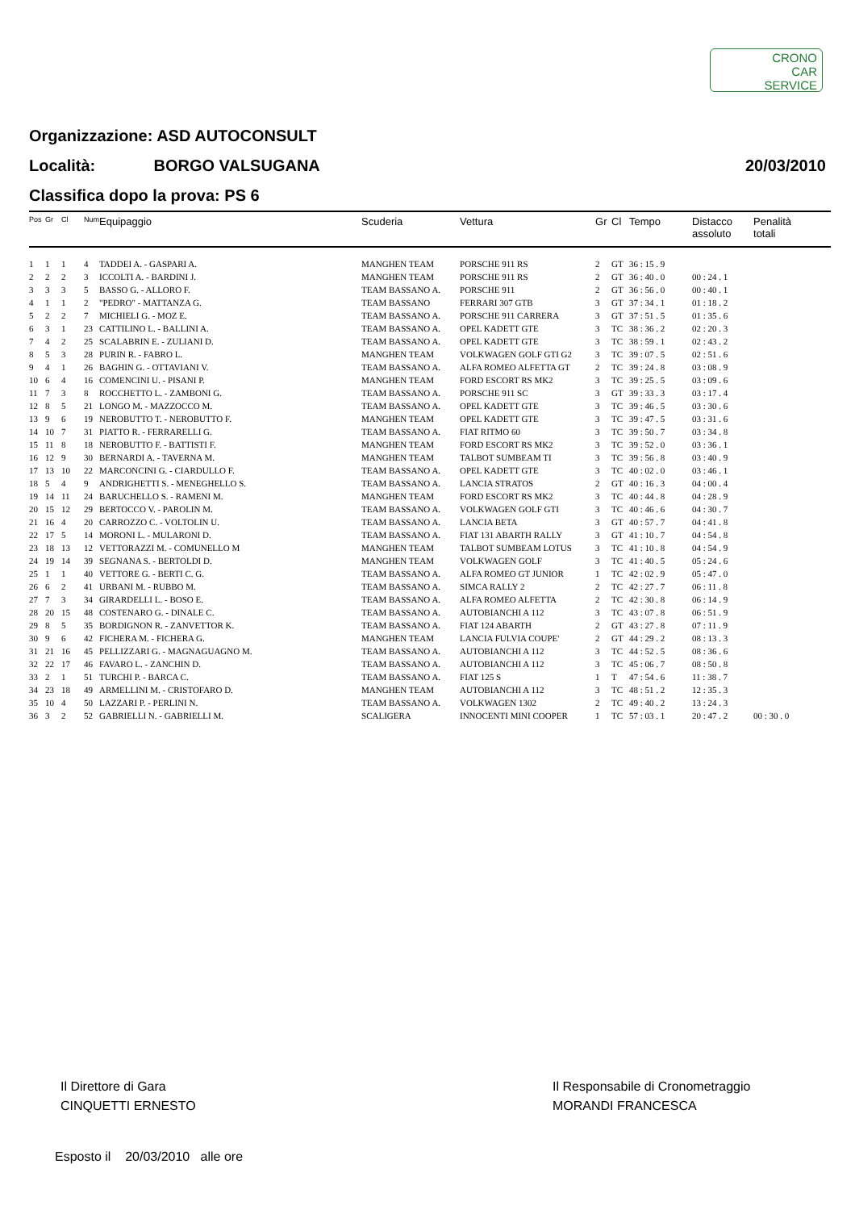CRONO
CAR
SERVICE
Organizzazione: ASD AUTOCONSULT
20/03/2010 Località: BORGO VALSUGANA
Classifica dopo la prova: PS 6
| Pos | Gr | Cl | Num | Equipaggio | Scuderia | Vettura | Gr | Cl | Tempo | Distacco assoluto | Penalità totali |
| --- | --- | --- | --- | --- | --- | --- | --- | --- | --- | --- | --- |
| 1 | 1 | 1 | 4 | TADDEI A. - GASPARI A. | MANGHEN TEAM | PORSCHE 911 RS | 2 | GT | 36 : 15 . 9 | | |
| 2 | 2 | 2 | 3 | ICCOLTI A. - BARDINI J. | MANGHEN TEAM | PORSCHE 911 RS | 2 | GT | 36 : 40 . 0 | 00 : 24 . 1 | |
| 3 | 3 | 3 | 5 | BASSO G. - ALLORO F. | TEAM BASSANO A. | PORSCHE 911 | 2 | GT | 36 : 56 . 0 | 00 : 40 . 1 | |
| 4 | 1 | 1 | 2 | "PEDRO" - MATTANZA G. | TEAM BASSANO | FERRARI 307 GTB | 3 | GT | 37 : 34 . 1 | 01 : 18 . 2 | |
| 5 | 2 | 2 | 7 | MICHIELI G. - MOZ E. | TEAM BASSANO A. | PORSCHE 911 CARRERA | 3 | GT | 37 : 51 . 5 | 01 : 35 . 6 | |
| 6 | 3 | 1 | 23 | CATTILINO L. - BALLINI A. | TEAM BASSANO A. | OPEL KADETT GTE | 3 | TC | 38 : 36 . 2 | 02 : 20 . 3 | |
| 7 | 4 | 2 | 25 | SCALABRIN E. - ZULIANI D. | TEAM BASSANO A. | OPEL KADETT GTE | 3 | TC | 38 : 59 . 1 | 02 : 43 . 2 | |
| 8 | 5 | 3 | 28 | PURIN R. - FABRO L. | MANGHEN TEAM | VOLKWAGEN GOLF GTI G2 | 3 | TC | 39 : 07 . 5 | 02 : 51 . 6 | |
| 9 | 4 | 1 | 26 | BAGHIN G. - OTTAVIANI V. | TEAM BASSANO A. | ALFA ROMEO ALFETTA GT | 2 | TC | 39 : 24 . 8 | 03 : 08 . 9 | |
| 10 | 6 | 4 | 16 | COMENCINI U. - PISANI P. | MANGHEN TEAM | FORD ESCORT RS MK2 | 3 | TC | 39 : 25 . 5 | 03 : 09 . 6 | |
| 11 | 7 | 3 | 8 | ROCCHETTO L. - ZAMBONI G. | TEAM BASSANO A. | PORSCHE 911 SC | 3 | GT | 39 : 33 . 3 | 03 : 17 . 4 | |
| 12 | 8 | 5 | 21 | LONGO M. - MAZZOCCO M. | TEAM BASSANO A. | OPEL KADETT GTE | 3 | TC | 39 : 46 . 5 | 03 : 30 . 6 | |
| 13 | 9 | 6 | 19 | NEROBUTTO T. - NEROBUTTO F. | MANGHEN TEAM | OPEL KADETT GTE | 3 | TC | 39 : 47 . 5 | 03 : 31 . 6 | |
| 14 | 10 | 7 | 31 | PIATTO R. - FERRARELLI G. | TEAM BASSANO A. | FIAT RITMO 60 | 3 | TC | 39 : 50 . 7 | 03 : 34 . 8 | |
| 15 | 11 | 8 | 18 | NEROBUTTO F. - BATTISTI F. | MANGHEN TEAM | FORD ESCORT RS MK2 | 3 | TC | 39 : 52 . 0 | 03 : 36 . 1 | |
| 16 | 12 | 9 | 30 | BERNARDI A. - TAVERNA M. | MANGHEN TEAM | TALBOT SUMBEAM TI | 3 | TC | 39 : 56 . 8 | 03 : 40 . 9 | |
| 17 | 13 | 10 | 22 | MARCONCINI G. - CIARDULLO F. | TEAM BASSANO A. | OPEL KADETT GTE | 3 | TC | 40 : 02 . 0 | 03 : 46 . 1 | |
| 18 | 5 | 4 | 9 | ANDRIGHETTI S. - MENEGHELLO S. | TEAM BASSANO A. | LANCIA STRATOS | 2 | GT | 40 : 16 . 3 | 04 : 00 . 4 | |
| 19 | 14 | 11 | 24 | BARUCHELLO S. - RAMENI M. | MANGHEN TEAM | FORD ESCORT RS MK2 | 3 | TC | 40 : 44 . 8 | 04 : 28 . 9 | |
| 20 | 15 | 12 | 29 | BERTOCCO V. - PAROLIN M. | TEAM BASSANO A. | VOLKWAGEN GOLF GTI | 3 | TC | 40 : 46 . 6 | 04 : 30 . 7 | |
| 21 | 16 | 4 | 20 | CARROZZO C. - VOLTOLIN U. | TEAM BASSANO A. | LANCIA BETA | 3 | GT | 40 : 57 . 7 | 04 : 41 . 8 | |
| 22 | 17 | 5 | 14 | MORONI L. - MULARONI D. | TEAM BASSANO A. | FIAT 131 ABARTH RALLY | 3 | GT | 41 : 10 . 7 | 04 : 54 . 8 | |
| 23 | 18 | 13 | 12 | VETTORAZZI M. - COMUNELLO M | MANGHEN TEAM | TALBOT SUMBEAM LOTUS | 3 | TC | 41 : 10 . 8 | 04 : 54 . 9 | |
| 24 | 19 | 14 | 39 | SEGNANA S. - BERTOLDI D. | MANGHEN TEAM | VOLKWAGEN GOLF | 3 | TC | 41 : 40 . 5 | 05 : 24 . 6 | |
| 25 | 1 | 1 | 40 | VETTORE G. - BERTI C. G. | TEAM BASSANO A. | ALFA ROMEO GT JUNIOR | 1 | TC | 42 : 02 . 9 | 05 : 47 . 0 | |
| 26 | 6 | 2 | 41 | URBANI M. - RUBBO M. | TEAM BASSANO A. | SIMCA RALLY 2 | 2 | TC | 42 : 27 . 7 | 06 : 11 . 8 | |
| 27 | 7 | 3 | 34 | GIRARDELLI L. - BOSO E. | TEAM BASSANO A. | ALFA ROMEO ALFETTA | 2 | TC | 42 : 30 . 8 | 06 : 14 . 9 | |
| 28 | 20 | 15 | 48 | COSTENARO G. - DINALE C. | TEAM BASSANO A. | AUTOBIANCHI A 112 | 3 | TC | 43 : 07 . 8 | 06 : 51 . 9 | |
| 29 | 8 | 5 | 35 | BORDIGNON R. - ZANVETTOR K. | TEAM BASSANO A. | FIAT 124 ABARTH | 2 | GT | 43 : 27 . 8 | 07 : 11 . 9 | |
| 30 | 9 | 6 | 42 | FICHERA M. - FICHERA G. | MANGHEN TEAM | LANCIA FULVIA COUPE' | 2 | GT | 44 : 29 . 2 | 08 : 13 . 3 | |
| 31 | 21 | 16 | 45 | PELLIZZARI G. - MAGNAGUAGNO M. | TEAM BASSANO A. | AUTOBIANCHI A 112 | 3 | TC | 44 : 52 . 5 | 08 : 36 . 6 | |
| 32 | 22 | 17 | 46 | FAVARO L. - ZANCHIN D. | TEAM BASSANO A. | AUTOBIANCHI A 112 | 3 | TC | 45 : 06 . 7 | 08 : 50 . 8 | |
| 33 | 2 | 1 | 51 | TURCHI P. - BARCA C. | TEAM BASSANO A. | FIAT 125 S | 1 | T | 47 : 54 . 6 | 11 : 38 . 7 | |
| 34 | 23 | 18 | 49 | ARMELLINI M. - CRISTOFARO D. | MANGHEN TEAM | AUTOBIANCHI A 112 | 3 | TC | 48 : 51 . 2 | 12 : 35 . 3 | |
| 35 | 10 | 4 | 50 | LAZZARI P. - PERLINI N. | TEAM BASSANO A. | VOLKWAGEN 1302 | 2 | TC | 49 : 40 . 2 | 13 : 24 . 3 | |
| 36 | 3 | 2 | 52 | GABRIELLI N. - GABRIELLI M. | SCALIGERA | INNOCENTI MINI COOPER | 1 | TC | 57 : 03 . 1 | 20 : 47 . 2 | 00 : 30 . 0 |
Il Direttore di Gara
CINQUETTI ERNESTO
Il Responsabile di Cronometraggio
MORANDI FRANCESCA
Esposto il 20/03/2010 alle ore